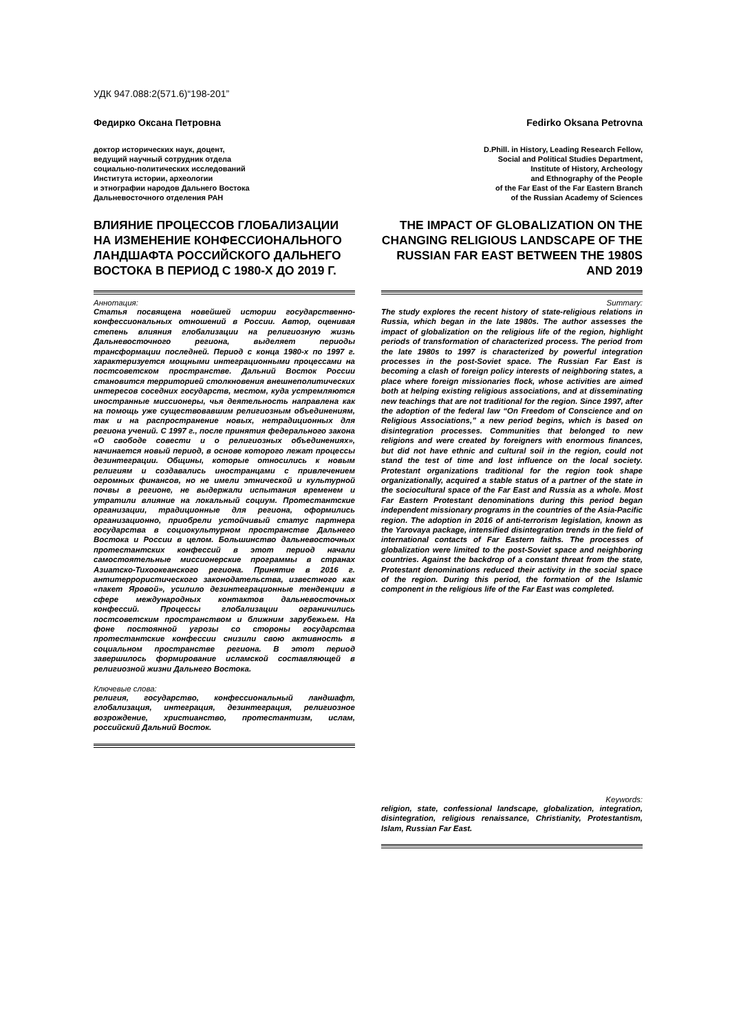УДК 947.088:2(571.6)“198-201”
Федирко Оксана Петровна
доктор исторических наук, доцент,
ведущий научный сотрудник отдела
социально-политических исследований
Института истории, археологии
и этнографии народов Дальнего Востока
Дальневосточного отделения РАН
ВЛИЯНИЕ ПРОЦЕССОВ ГЛОБАЛИЗАЦИИ НА ИЗМЕНЕНИЕ КОНФЕССИОНАЛЬНОГО ЛАНДШАФТА РОССИЙСКОГО ДАЛЬНЕГО ВОСТОКА В ПЕРИОД С 1980-Х ДО 2019 Г.
Аннотация:
Статья посвящена новейшей истории государственно-конфессиональных отношений в России. Автор, оценивая степень влияния глобализации на религиозную жизнь Дальневосточного региона, выделяет периоды трансформации последней. Период с конца 1980-х по 1997 г. характеризуется мощными интеграционными процессами на постсоветском пространстве. Дальний Восток России становится территорией столкновения внешнеполитических интересов соседних государств, местом, куда устремляются иностранные миссионеры, чья деятельность направлена как на помощь уже существовавшим религиозным объединениям, так и на распространение новых, нетрадиционных для региона учений. С 1997 г., после принятия федерального закона «О свободе совести и о религиозных объединениях», начинается новый период, в основе которого лежат процессы дезинтеграции. Общины, которые относились к новым религиям и создавались иностранцами с привлечением огромных финансов, но не имели этнической и культурной почвы в регионе, не выдержали испытания временем и утратили влияние на локальный социум. Протестантские организации, традиционные для региона, оформились организационно, приобрели устойчивый статус партнера государства в социокультурном пространстве Дальнего Востока и России в целом. Большинство дальневосточных протестантских конфессий в этот период начали самостоятельные миссионерские программы в странах Азиатско-Тихоокеанского региона. Принятие в 2016 г. антитеррористического законодательства, известного как «пакет Яровой», усилило дезинтеграционные тенденции в сфере международных контактов дальневосточных конфессий. Процессы глобализации ограничились постсоветским пространством и ближним зарубежьем. На фоне постоянной угрозы со стороны государства протестантские конфессии снизили свою активность в социальном пространстве региона. В этот период завершилось формирование исламской составляющей в религиозной жизни Дальнего Востока.
Ключевые слова:
религия, государство, конфессиональный ландшафт, глобализация, интеграция, дезинтеграция, религиозное возрождение, христианство, протестантизм, ислам, российский Дальний Восток.
Fedirko Oksana Petrovna
D.Phill. in History, Leading Research Fellow,
Social and Political Studies Department,
Institute of History, Archeology
and Ethnography of the People
of the Far East of the Far Eastern Branch
of the Russian Academy of Sciences
THE IMPACT OF GLOBALIZATION ON THE CHANGING RELIGIOUS LANDSCAPE OF THE RUSSIAN FAR EAST BETWEEN THE 1980S AND 2019
Summary:
The study explores the recent history of state-religious relations in Russia, which began in the late 1980s. The author assesses the impact of globalization on the religious life of the region, highlight periods of transformation of characterized process. The period from the late 1980s to 1997 is characterized by powerful integration processes in the post-Soviet space. The Russian Far East is becoming a clash of foreign policy interests of neighboring states, a place where foreign missionaries flock, whose activities are aimed both at helping existing religious associations, and at disseminating new teachings that are not traditional for the region. Since 1997, after the adoption of the federal law “On Freedom of Conscience and on Religious Associations,” a new period begins, which is based on disintegration processes. Communities that belonged to new religions and were created by foreigners with enormous finances, but did not have ethnic and cultural soil in the region, could not stand the test of time and lost influence on the local society. Protestant organizations traditional for the region took shape organizationally, acquired a stable status of a partner of the state in the sociocultural space of the Far East and Russia as a whole. Most Far Eastern Protestant denominations during this period began independent missionary programs in the countries of the Asia-Pacific region. The adoption in 2016 of anti-terrorism legislation, known as the Yarovaya package, intensified disintegration trends in the field of international contacts of Far Eastern faiths. The processes of globalization were limited to the post-Soviet space and neighboring countries. Against the backdrop of a constant threat from the state, Protestant denominations reduced their activity in the social space of the region. During this period, the formation of the Islamic component in the religious life of the Far East was completed.
Keywords:
religion, state, confessional landscape, globalization, integration, disintegration, religious renaissance, Christianity, Protestantism, Islam, Russian Far East.